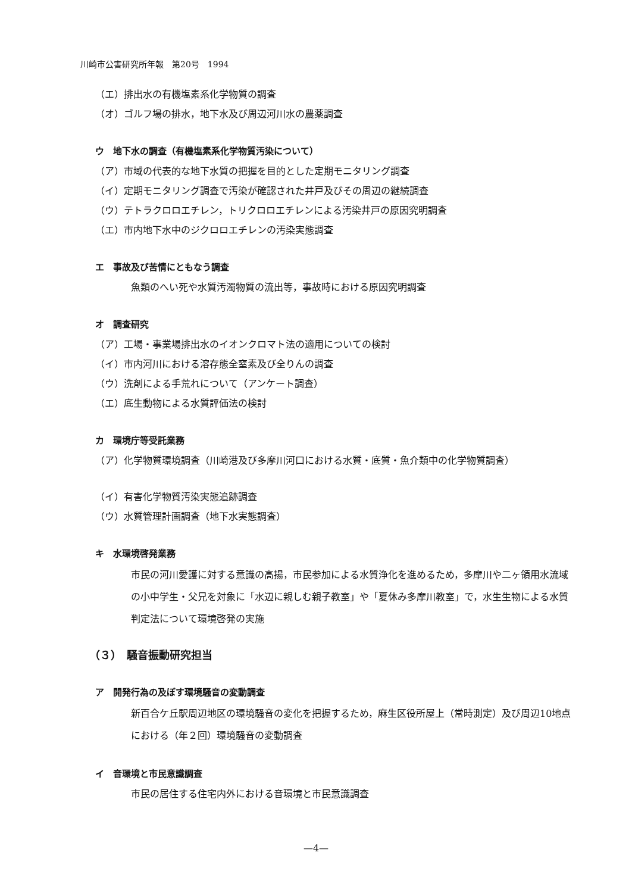川崎市公害研究所年報　第20号　1994
（エ）排出水の有機塩素系化学物質の調査
（オ）ゴルフ場の排水，地下水及び周辺河川水の農薬調査
ウ　地下水の調査（有機塩素系化学物質汚染について）
（ア）市域の代表的な地下水質の把握を目的とした定期モニタリング調査
（イ）定期モニタリング調査で汚染が確認された井戸及びその周辺の継続調査
（ウ）テトラクロロエチレン，トリクロロエチレンによる汚染井戸の原因究明調査
（エ）市内地下水中のジクロロエチレンの汚染実態調査
エ　事故及び苦情にともなう調査
魚類のへい死や水質汚濁物質の流出等，事故時における原因究明調査
オ　調査研究
（ア）工場・事業場排出水のイオンクロマト法の適用についての検討
（イ）市内河川における溶存態全窒素及び全りんの調査
（ウ）洗剤による手荒れについて（アンケート調査）
（エ）底生動物による水質評価法の検討
カ　環境庁等受託業務
（ア）化学物質環境調査（川崎港及び多摩川河口における水質・底質・魚介類中の化学物質調査）
（イ）有害化学物質汚染実態追跡調査
（ウ）水質管理計画調査（地下水実態調査）
キ　水環境啓発業務
市民の河川愛護に対する意識の高揚，市民参加による水質浄化を進めるため，多摩川や二ヶ領用水流域の小中学生・父兄を対象に「水辺に親しむ親子教室」や「夏休み多摩川教室」で，水生生物による水質判定法について環境啓発の実施
（３）　騒音振動研究担当
ア　開発行為の及ぼす環境騒音の変動調査
新百合ケ丘駅周辺地区の環境騒音の変化を把握するため，麻生区役所屋上（常時測定）及び周辺10地点における（年２回）環境騒音の変動調査
イ　音環境と市民意識調査
市民の居住する住宅内外における音環境と市民意識調査
—4—